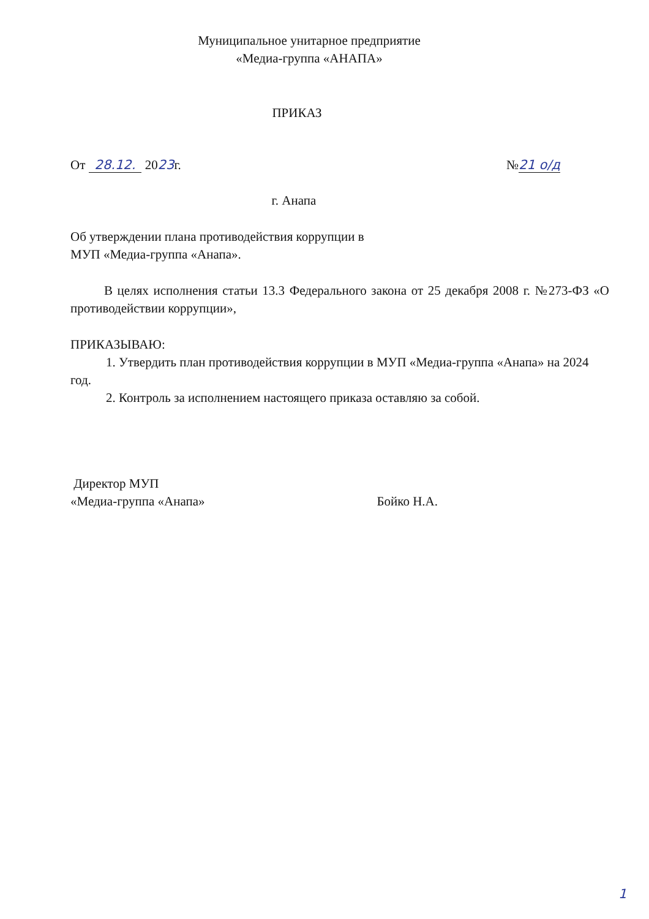Муниципальное унитарное предприятие
«Медиа-группа «АНАПА»
ПРИКАЗ
От 28.12. 2023г. №21 о/д
г. Анапа
Об утверждении плана противодействия коррупции в
МУП «Медиа-группа «Анапа».
В целях исполнения статьи 13.3 Федерального закона от 25 декабря 2008 г. №273-ФЗ «О противодействии коррупции»,
ПРИКАЗЫВАЮ:
1. Утвердить план противодействия коррупции в МУП «Медиа-группа «Анапа» на 2024 год.
2. Контроль за исполнением настоящего приказа оставляю за собой.
Директор МУП
«Медиа-группа «Анапа» Бойко Н.А.
1